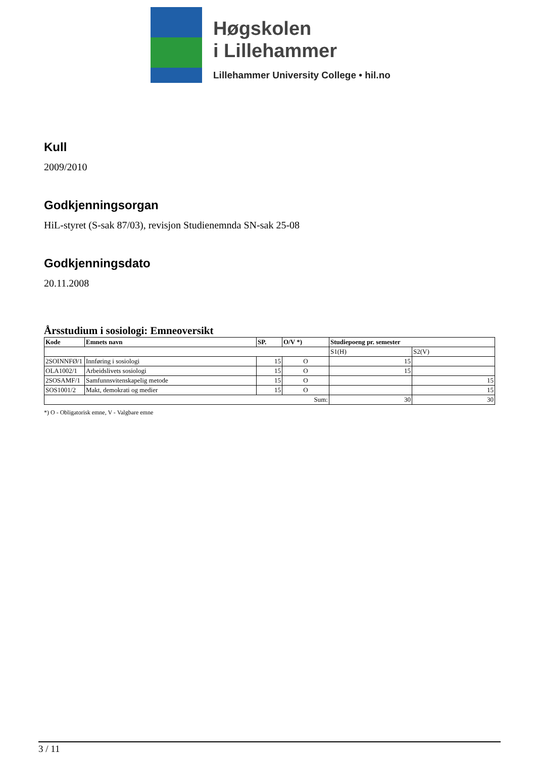Høgskolen
i Lillehammer
Lillehammer University College • hil.no
Kull
2009/2010
Godkjenningsorgan
HiL-styret (S-sak 87/03), revisjon Studienemnda SN-sak 25-08
Godkjenningsdato
20.11.2008
Årsstudium i sosiologi: Emneoversikt
| Kode | Emnets navn | SP. | O/V *) | Studiepoeng pr. semester | |
| --- | --- | --- | --- | --- | --- |
| | | | | S1(H) | S2(V) |
| 2SOINNFØ/1 | Innføring i sosiologi | 15 | O | 15 | |
| OLA1002/1 | Arbeidslivets sosiologi | 15 | O | 15 | |
| 2SOSAMF/1 | Samfunnsvitenskapelig metode | 15 | O | | 15 |
| SOS1001/2 | Makt, demokrati og medier | 15 | O | | 15 |
| Sum: | | | | 30 | 30 |
*) O - Obligatorisk emne, V - Valgbare emne
3 / 11